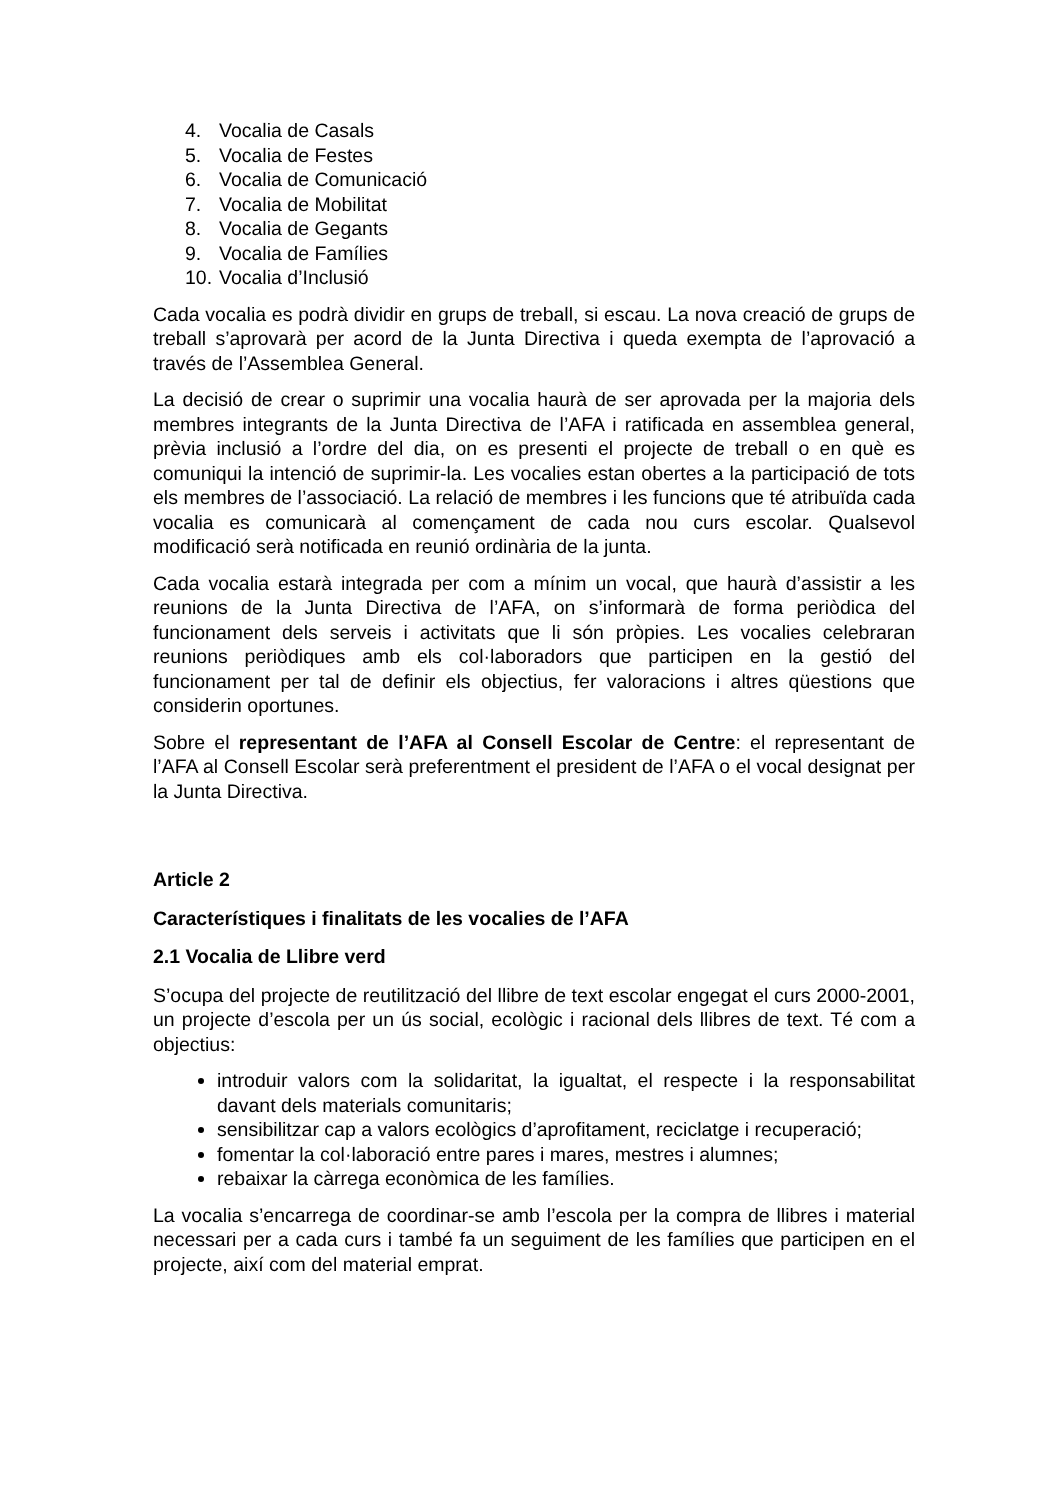4. Vocalia de Casals
5. Vocalia de Festes
6. Vocalia de Comunicació
7. Vocalia de Mobilitat
8. Vocalia de Gegants
9. Vocalia de Famílies
10. Vocalia d’Inclusió
Cada vocalia es podrà dividir en grups de treball, si escau. La nova creació de grups de treball s’aprovarà per acord de la Junta Directiva i queda exempta de l’aprovació a través de l’Assemblea General.
La decisió de crear o suprimir una vocalia haurà de ser aprovada per la majoria dels membres integrants de la Junta Directiva de l’AFA i ratificada en assemblea general, prèvia inclusió a l’ordre del dia, on es presenti el projecte de treball o en què es comuniqui la intenció de suprimir-la. Les vocalies estan obertes a la participació de tots els membres de l’associació. La relació de membres i les funcions que té atribuïda cada vocalia es comunicarà al començament de cada nou curs escolar. Qualsevol modificació serà notificada en reunió ordinària de la junta.
Cada vocalia estarà integrada per com a mínim un vocal, que haurà d’assistir a les reunions de la Junta Directiva de l’AFA, on s’informarà de forma periòdica del funcionament dels serveis i activitats que li són pròpies. Les vocalies celebraran reunions periòdiques amb els col·laboradors que participen en la gestió del funcionament per tal de definir els objectius, fer valoracions i altres qüestions que considerin oportunes.
Sobre el representant de l’AFA al Consell Escolar de Centre: el representant de l’AFA al Consell Escolar serà preferentment el president de l’AFA o el vocal designat per la Junta Directiva.
Article 2
Característiques i finalitats de les vocalies de l’AFA
2.1 Vocalia de Llibre verd
S’ocupa del projecte de reutilització del llibre de text escolar engegat el curs 2000-2001, un projecte d’escola per un ús social, ecològic i racional dels llibres de text. Té com a objectius:
introduir valors com la solidaritat, la igualtat, el respecte i la responsabilitat davant dels materials comunitaris;
sensibilitzar cap a valors ecològics d’aprofitament, reciclatge i recuperació;
fomentar la col·laboració entre pares i mares, mestres i alumnes;
rebaixar la càrrega econòmica de les famílies.
La vocalia s’encarrega de coordinar-se amb l’escola per la compra de llibres i material necessari per a cada curs i també fa un seguiment de les famílies que participen en el projecte, així com del material emprat.